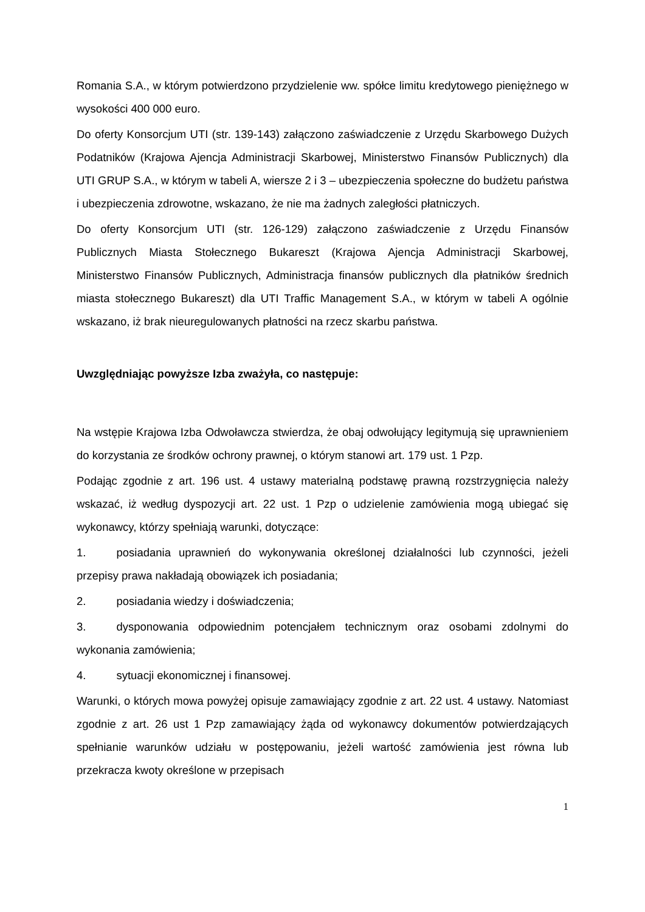Romania S.A., w którym potwierdzono przydzielenie ww. spółce limitu kredytowego pieniężnego w wysokości 400 000 euro.
Do oferty Konsorcjum UTI (str. 139-143) załączono zaświadczenie z Urzędu Skarbowego Dużych Podatników (Krajowa Ajencja Administracji Skarbowej, Ministerstwo Finansów Publicznych) dla UTI GRUP S.A., w którym w tabeli A, wiersze 2 i 3 – ubezpieczenia społeczne do budżetu państwa i ubezpieczenia zdrowotne, wskazano, że nie ma żadnych zaległości płatniczych.
Do oferty Konsorcjum UTI (str. 126-129) załączono zaświadczenie z Urzędu Finansów Publicznych Miasta Stołecznego Bukareszt (Krajowa Ajencja Administracji Skarbowej, Ministerstwo Finansów Publicznych, Administracja finansów publicznych dla płatników średnich miasta stołecznego Bukareszt) dla UTI Traffic Management S.A., w którym w tabeli A ogólnie wskazano, iż brak nieuregulowanych płatności na rzecz skarbu państwa.
Uwzględniając powyższe Izba zważyła, co następuje:
Na wstępie Krajowa Izba Odwoławcza stwierdza, że obaj odwołujący legitymują się uprawnieniem do korzystania ze środków ochrony prawnej, o którym stanowi art. 179 ust. 1 Pzp.
Podając zgodnie z art. 196 ust. 4 ustawy materialną podstawę prawną rozstrzygnięcia należy wskazać, iż według dyspozycji art. 22 ust. 1 Pzp o udzielenie zamówienia mogą ubiegać się wykonawcy, którzy spełniają warunki, dotyczące:
1. posiadania uprawnień do wykonywania określonej działalności lub czynności, jeżeli przepisy prawa nakładają obowiązek ich posiadania;
2. posiadania wiedzy i doświadczenia;
3. dysponowania odpowiednim potencjałem technicznym oraz osobami zdolnymi do wykonania zamówienia;
4. sytuacji ekonomicznej i finansowej.
Warunki, o których mowa powyżej opisuje zamawiający zgodnie z art. 22 ust. 4 ustawy. Natomiast zgodnie z art. 26 ust 1 Pzp zamawiający żąda od wykonawcy dokumentów potwierdzających spełnianie warunków udziału w postępowaniu, jeżeli wartość zamówienia jest równa lub przekracza kwoty określone w przepisach
1